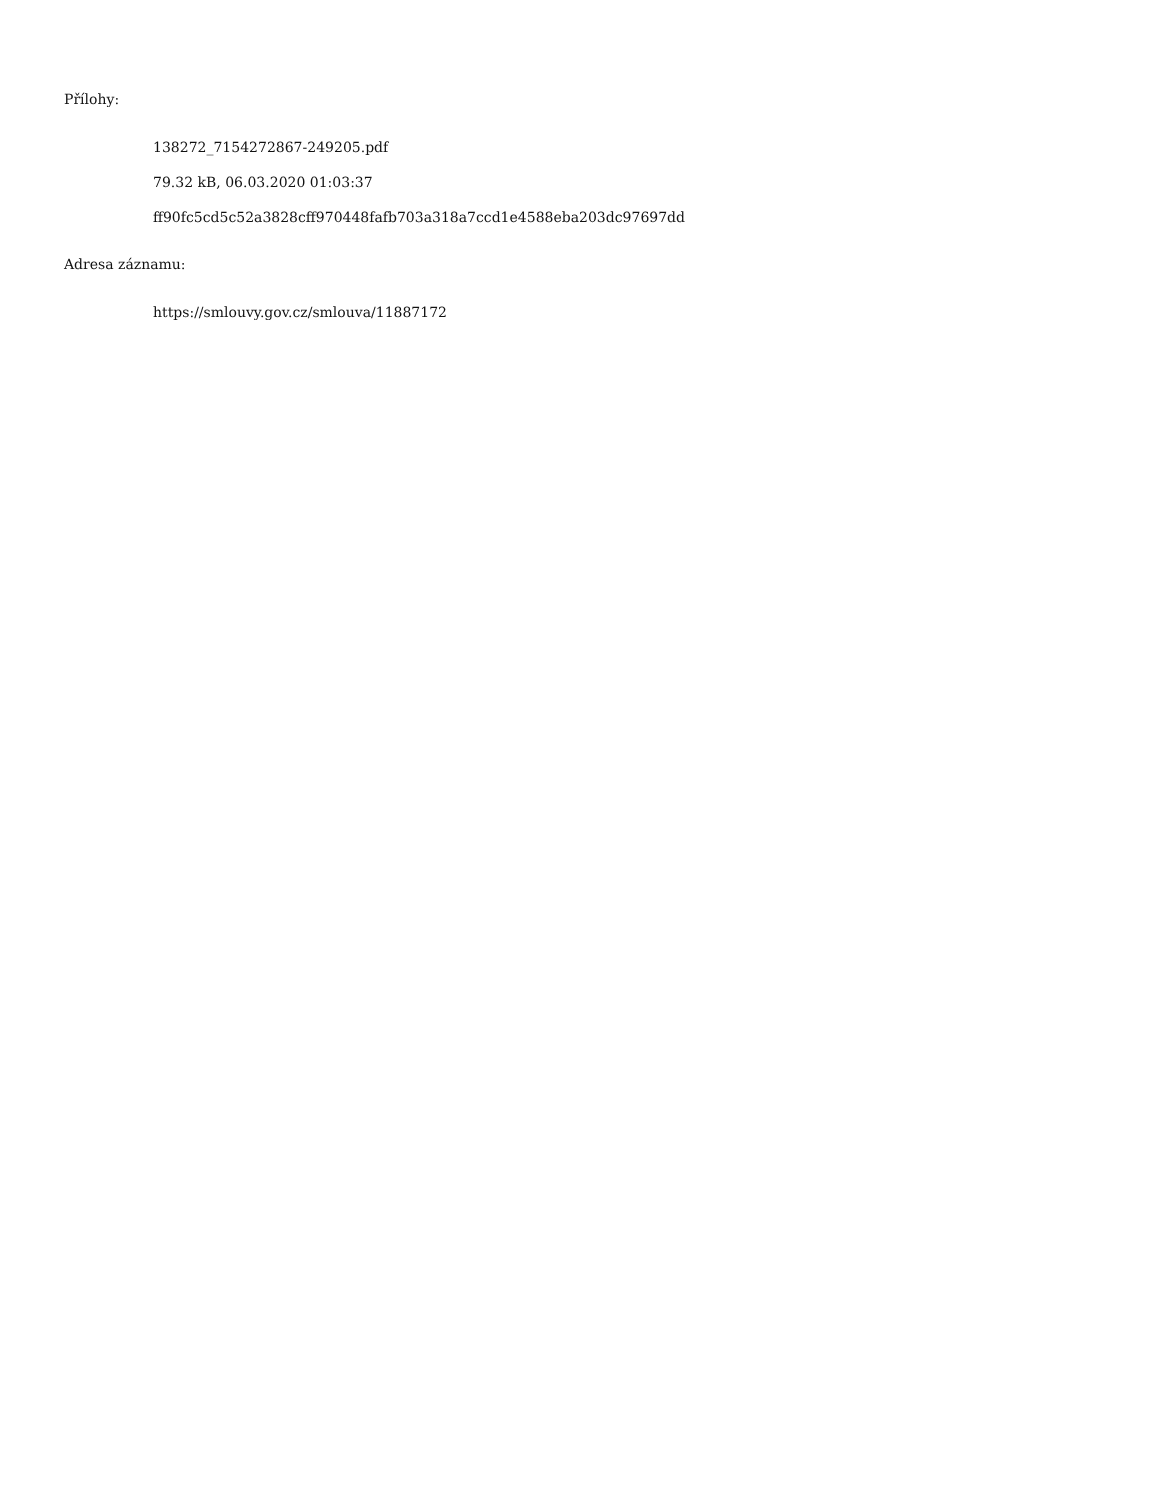Přílohy:
138272_7154272867-249205.pdf
79.32 kB, 06.03.2020 01:03:37
ff90fc5cd5c52a3828cff970448fafb703a318a7ccd1e4588eba203dc97697dd
Adresa záznamu:
https://smlouvy.gov.cz/smlouva/11887172